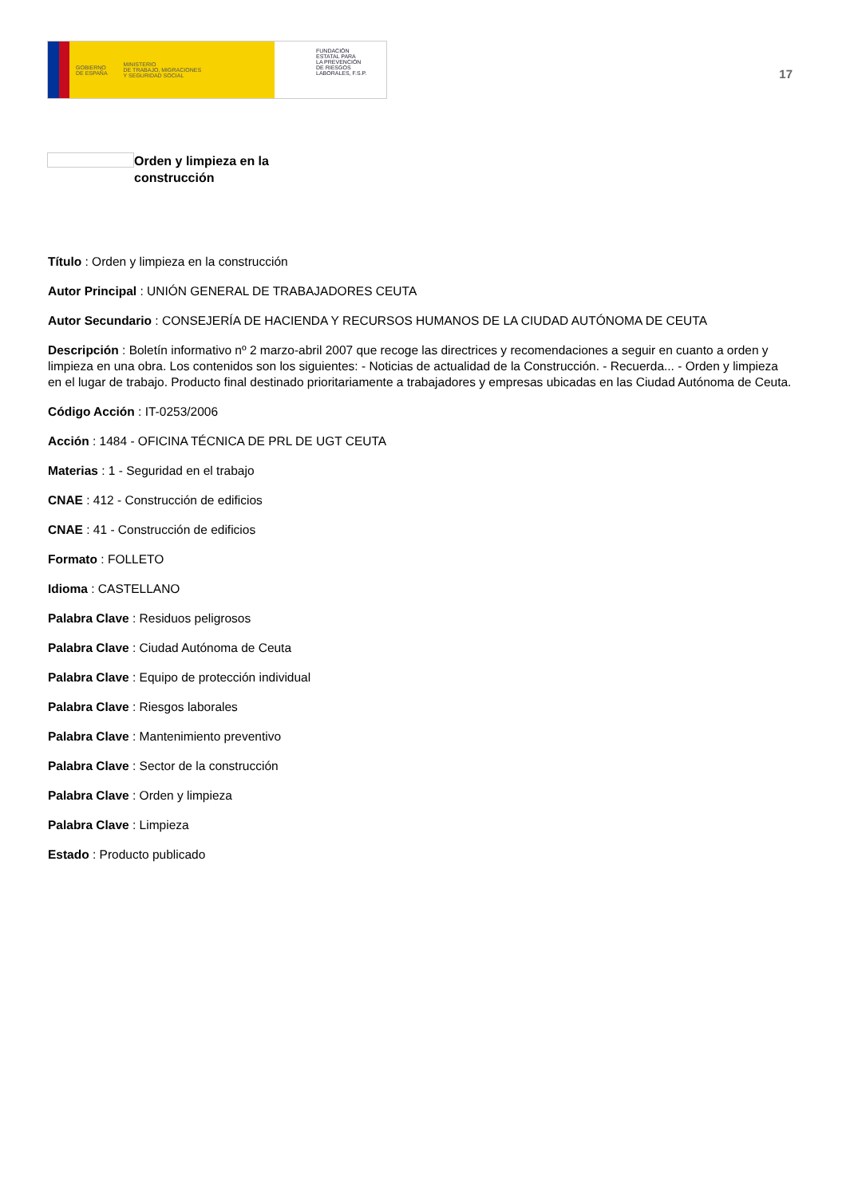GOBIERNO
DE ESPAÑA MINISTERIO
DE TRABAJO, MIGRACIONES
Y SEGURIDAD SOCIAL
FUNDACIÓN
ESTATAL PARA
LA PREVENCIÓN
DE RIESGOS
LABORALES, F.S.P.
17
Orden y limpieza en la
construcción
Título : Orden y limpieza en la construcción
Autor Principal : UNIÓN GENERAL DE TRABAJADORES CEUTA
Autor Secundario : CONSEJERÍA DE HACIENDA Y RECURSOS HUMANOS DE LA CIUDAD AUTÓNOMA DE CEUTA
Descripción : Boletín informativo nº 2 marzo-abril 2007 que recoge las directrices y recomendaciones a seguir en cuanto a orden y limpieza en una obra. Los contenidos son los siguientes: - Noticias de actualidad de la Construcción. - Recuerda... - Orden y limpieza en el lugar de trabajo. Producto final destinado prioritariamente a trabajadores y empresas ubicadas en las Ciudad Autónoma de Ceuta.
Código Acción : IT-0253/2006
Acción : 1484 - OFICINA TÉCNICA DE PRL DE UGT CEUTA
Materias : 1 - Seguridad en el trabajo
CNAE : 412 - Construcción de edificios
CNAE : 41 - Construcción de edificios
Formato : FOLLETO
Idioma : CASTELLANO
Palabra Clave : Residuos peligrosos
Palabra Clave : Ciudad Autónoma de Ceuta
Palabra Clave : Equipo de protección individual
Palabra Clave : Riesgos laborales
Palabra Clave : Mantenimiento preventivo
Palabra Clave : Sector de la construcción
Palabra Clave : Orden y limpieza
Palabra Clave : Limpieza
Estado : Producto publicado